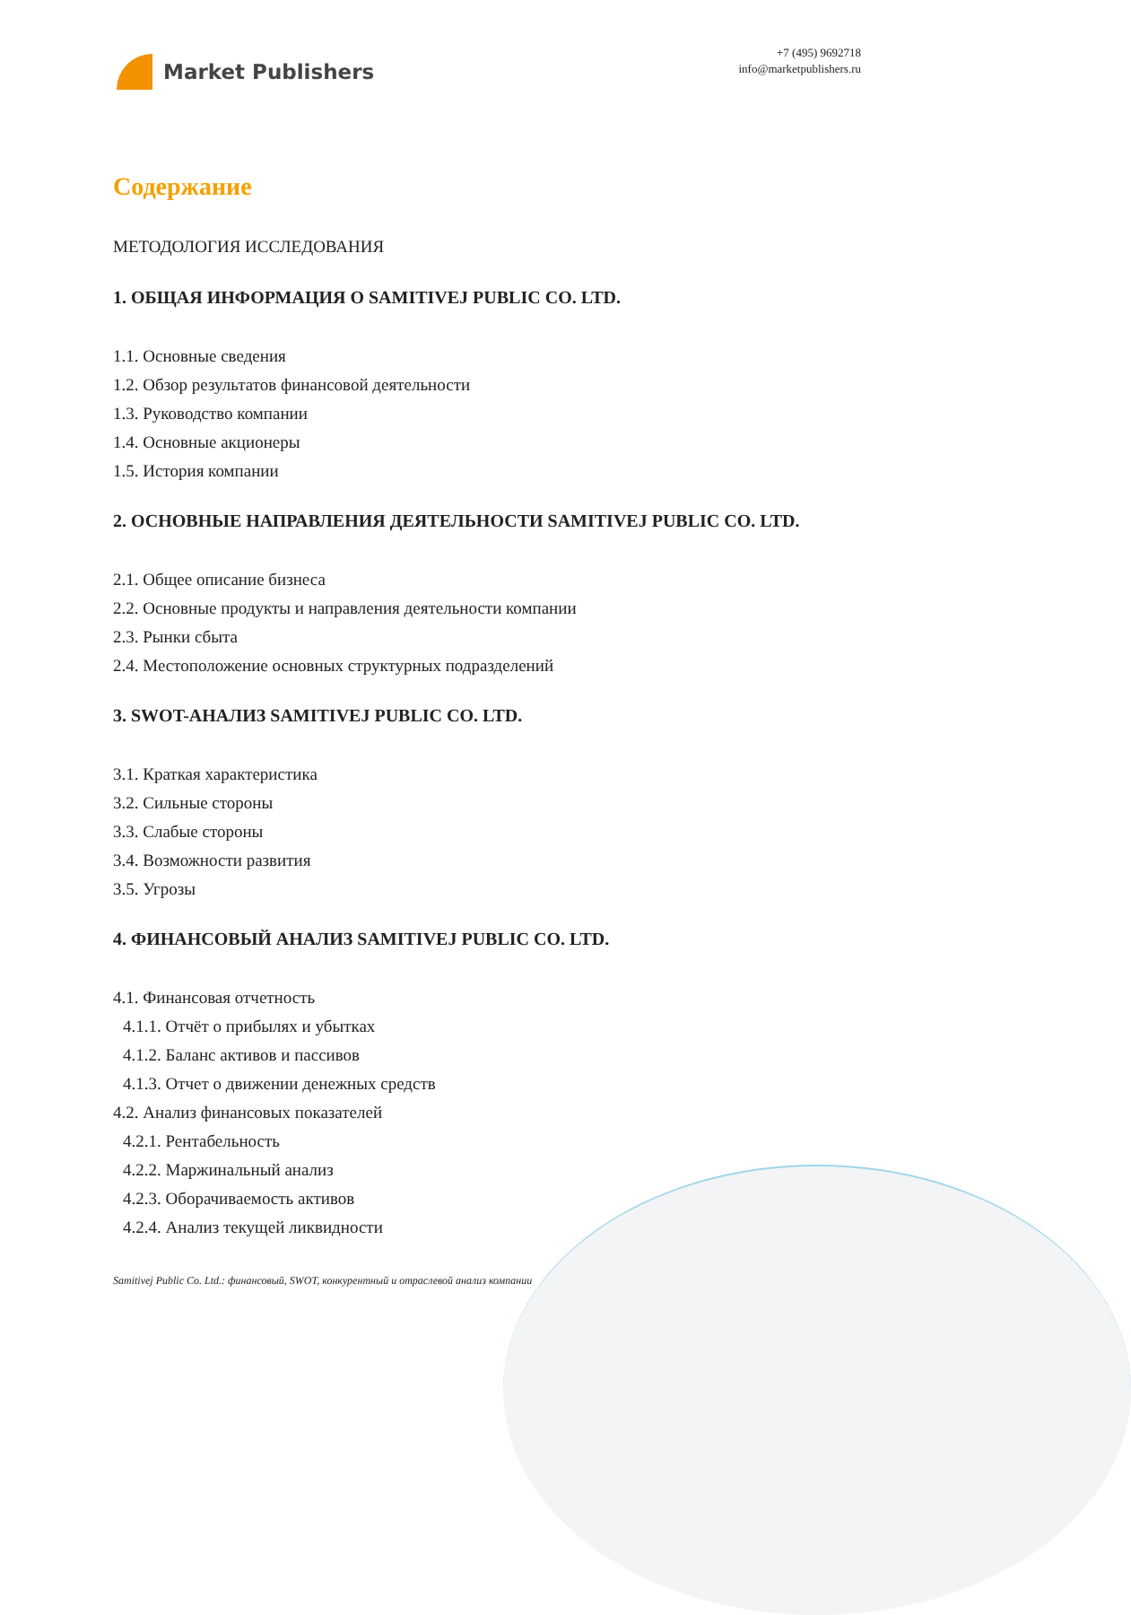Market Publishers
+7 (495) 9692718
info@marketpublishers.ru
Содержание
МЕТОДОЛОГИЯ ИССЛЕДОВАНИЯ
1. ОБЩАЯ ИНФОРМАЦИЯ О SAMITIVEJ PUBLIC CO. LTD.
1.1. Основные сведения
1.2. Обзор результатов финансовой деятельности
1.3. Руководство компании
1.4. Основные акционеры
1.5. История компании
2. ОСНОВНЫЕ НАПРАВЛЕНИЯ ДЕЯТЕЛЬНОСТИ SAMITIVEJ PUBLIC CO. LTD.
2.1. Общее описание бизнеса
2.2. Основные продукты и направления деятельности компании
2.3. Рынки сбыта
2.4. Местоположение основных структурных подразделений
3. SWOT-АНАЛИЗ SAMITIVEJ PUBLIC CO. LTD.
3.1. Краткая характеристика
3.2. Сильные стороны
3.3. Слабые стороны
3.4. Возможности развития
3.5. Угрозы
4. ФИНАНСОВЫЙ АНАЛИЗ SAMITIVEJ PUBLIC CO. LTD.
4.1. Финансовая отчетность
4.1.1. Отчёт о прибылях и убытках
4.1.2. Баланс активов и пассивов
4.1.3. Отчет о движении денежных средств
4.2. Анализ финансовых показателей
4.2.1. Рентабельность
4.2.2. Маржинальный анализ
4.2.3. Оборачиваемость активов
4.2.4. Анализ текущей ликвидности
Samitivej Public Co. Ltd.: финансовый, SWOT, конкурентный и отраслевой анализ компании